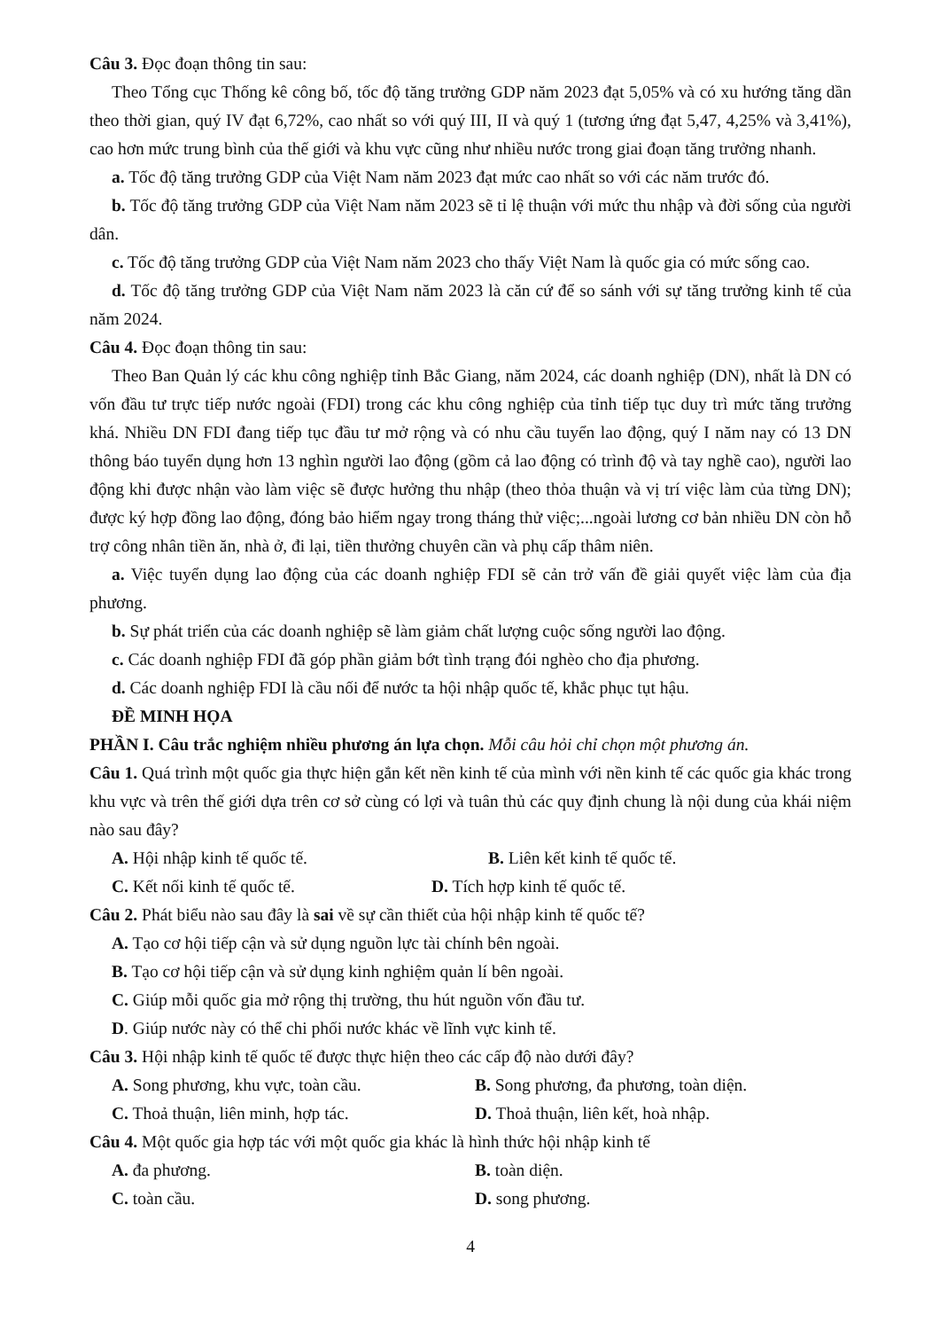Câu 3. Đọc đoạn thông tin sau:
Theo Tổng cục Thống kê công bố, tốc độ tăng trưởng GDP năm 2023 đạt 5,05% và có xu hướng tăng dần theo thời gian, quý IV đạt 6,72%, cao nhất so với quý III, II và quý 1 (tương ứng đạt 5,47, 4,25% và 3,41%), cao hơn mức trung bình của thế giới và khu vực cũng như nhiều nước trong giai đoạn tăng trưởng nhanh.
a. Tốc độ tăng trưởng GDP của Việt Nam năm 2023 đạt mức cao nhất so với các năm trước đó.
b. Tốc độ tăng trưởng GDP của Việt Nam năm 2023 sẽ tỉ lệ thuận với mức thu nhập và đời sống của người dân.
c. Tốc độ tăng trưởng GDP của Việt Nam năm 2023 cho thấy Việt Nam là quốc gia có mức sống cao.
d. Tốc độ tăng trưởng GDP của Việt Nam năm 2023 là căn cứ để so sánh với sự tăng trưởng kinh tế của năm 2024.
Câu 4. Đọc đoạn thông tin sau:
Theo Ban Quản lý các khu công nghiệp tỉnh Bắc Giang, năm 2024, các doanh nghiệp (DN), nhất là DN có vốn đầu tư trực tiếp nước ngoài (FDI) trong các khu công nghiệp của tỉnh tiếp tục duy trì mức tăng trưởng khá. Nhiều DN FDI đang tiếp tục đầu tư mở rộng và có nhu cầu tuyển lao động, quý I năm nay có 13 DN thông báo tuyển dụng hơn 13 nghìn người lao động (gồm cả lao động có trình độ và tay nghề cao), người lao động khi được nhận vào làm việc sẽ được hưởng thu nhập (theo thỏa thuận và vị trí việc làm của từng DN); được ký hợp đồng lao động, đóng bảo hiểm ngay trong tháng thử việc;...ngoài lương cơ bản nhiều DN còn hỗ trợ công nhân tiền ăn, nhà ở, đi lại, tiền thưởng chuyên cần và phụ cấp thâm niên.
a. Việc tuyển dụng lao động của các doanh nghiệp FDI sẽ cản trở vấn đề giải quyết việc làm của địa phương.
b. Sự phát triển của các doanh nghiệp sẽ làm giảm chất lượng cuộc sống người lao động.
c. Các doanh nghiệp FDI đã góp phần giảm bớt tình trạng đói nghèo cho địa phương.
d. Các doanh nghiệp FDI là cầu nối để nước ta hội nhập quốc tế, khắc phục tụt hậu.
ĐỀ MINH HỌA
PHẦN I. Câu trắc nghiệm nhiều phương án lựa chọn. Mỗi câu hỏi chỉ chọn một phương án.
Câu 1. Quá trình một quốc gia thực hiện gắn kết nền kinh tế của mình với nền kinh tế các quốc gia khác trong khu vực và trên thế giới dựa trên cơ sở cùng có lợi và tuân thủ các quy định chung là nội dung của khái niệm nào sau đây?
A. Hội nhập kinh tế quốc tế. B. Liên kết kinh tế quốc tế.
C. Kết nối kinh tế quốc tế. D. Tích hợp kinh tế quốc tế.
Câu 2. Phát biểu nào sau đây là sai về sự cần thiết của hội nhập kinh tế quốc tế?
A. Tạo cơ hội tiếp cận và sử dụng nguồn lực tài chính bên ngoài.
B. Tạo cơ hội tiếp cận và sử dụng kinh nghiệm quản lí bên ngoài.
C. Giúp mỗi quốc gia mở rộng thị trường, thu hút nguồn vốn đầu tư.
D. Giúp nước này có thể chi phối nước khác về lĩnh vực kinh tế.
Câu 3. Hội nhập kinh tế quốc tế được thực hiện theo các cấp độ nào dưới đây?
A. Song phương, khu vực, toàn cầu. B. Song phương, đa phương, toàn diện.
C. Thoả thuận, liên minh, hợp tác. D. Thoả thuận, liên kết, hoà nhập.
Câu 4. Một quốc gia hợp tác với một quốc gia khác là hình thức hội nhập kinh tế
A. đa phương. B. toàn diện.
C. toàn cầu. D. song phương.
4